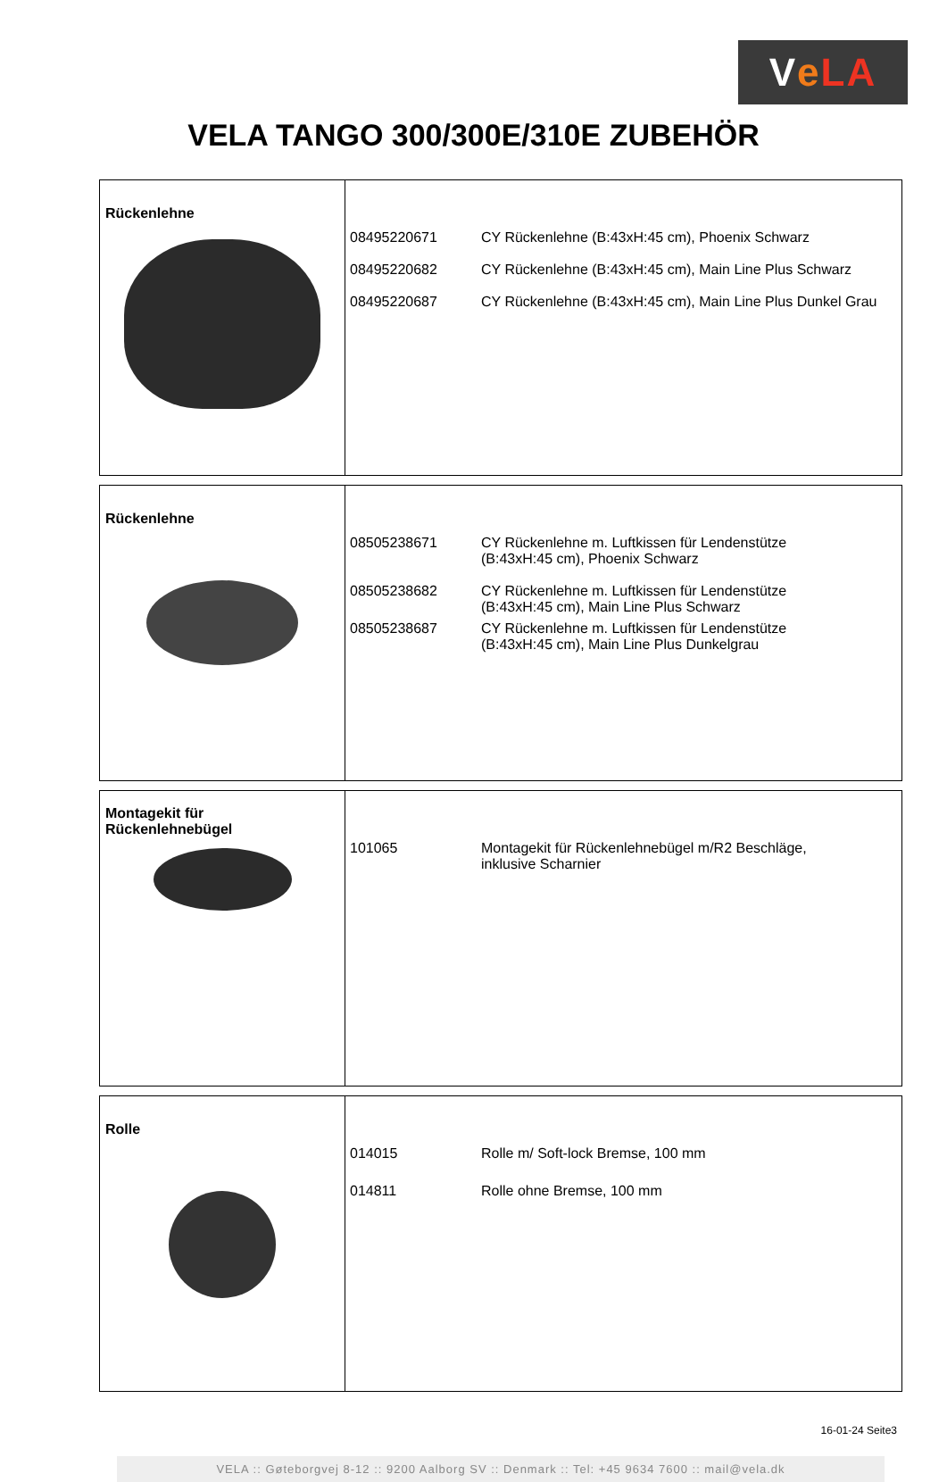Ve LA
VELA TANGO 300/300E/310E ZUBEHÖR
| Rückenlehne | 08495220671 CY Rückenlehne (B:43xH:45 cm), Phoenix Schwarz 08495220682 CY Rückenlehne (B:43xH:45 cm), Main Line Plus Schwarz 08495220687 CY Rückenlehne (B:43xH:45 cm), Main Line Plus Dunkel Grau |
| Rückenlehne | 08505238671 CY Rückenlehne m. Luftkissen für Lendenstütze (B:43xH:45 cm), Phoenix Schwarz 08505238682 CY Rückenlehne m. Luftkissen für Lendenstütze (B:43xH:45 cm), Main Line Plus Schwarz 08505238687 CY Rückenlehne m. Luftkissen für Lendenstütze (B:43xH:45 cm), Main Line Plus Dunkelgrau |
| Montagekit für Rückenlehnebügel | 101065 Montagekit für Rückenlehnebügel m/R2 Beschläge, inklusive Scharnier |
| Rolle | 014015 Rolle m/ Soft-lock Bremse, 100 mm 014811 Rolle ohne Bremse, 100 mm |
16-01-24 Seite3
VELA :: Gøteborgvej 8-12 :: 9200 Aalborg SV :: Denmark :: Tel: +45 9634 7600 :: mail@vela.dk